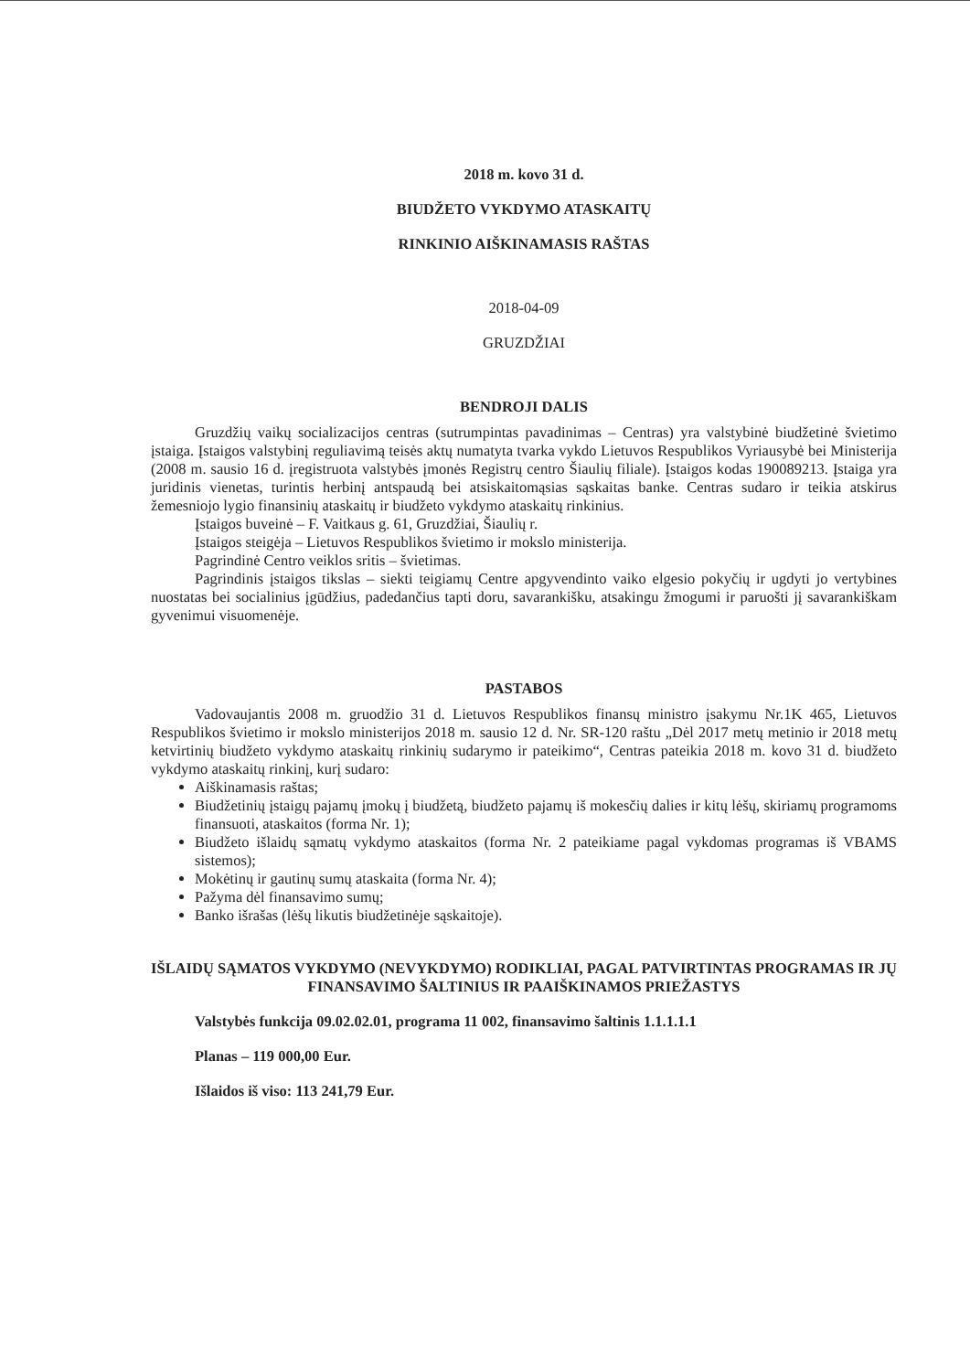2018 m. kovo 31 d.
BIUDŽETO VYKDYMO ATASKAITŲ
RINKINIO AIŠKINAMASIS RAŠTAS
2018-04-09
GRUZDŽIAI
BENDROJI DALIS
Gruzdžių vaikų socializacijos centras (sutrumpintas pavadinimas – Centras) yra valstybinė biudžetinė švietimo įstaiga. Įstaigos valstybinį reguliavimą teisės aktų numatyta tvarka vykdo Lietuvos Respublikos Vyriausybė bei Ministerija (2008 m. sausio 16 d. įregistruota valstybės įmonės Registrų centro Šiaulių filiale). Įstaigos kodas 190089213. Įstaiga yra juridinis vienetas, turintis herbinį antspaudą bei atsiskaitomąsias sąskaitas banke. Centras sudaro ir teikia atskirus žemesniojo lygio finansinių ataskaitų ir biudžeto vykdymo ataskaitų rinkinius.
Įstaigos buveinė – F. Vaitkaus g. 61, Gruzdžiai, Šiaulių r.
Įstaigos steigėja – Lietuvos Respublikos švietimo ir mokslo ministerija.
Pagrindinė Centro veiklos sritis – švietimas.
Pagrindinis įstaigos tikslas – siekti teigiamų Centre apgyvendinto vaiko elgesio pokyčių ir ugdyti jo vertybines nuostatas bei socialinius įgūdžius, padedančius tapti doru, savarankišku, atsakingu žmogumi ir paruošti jį savarankiškam gyvenimui visuomenėje.
PASTABOS
Vadovaujantis 2008 m. gruodžio 31 d. Lietuvos Respublikos finansų ministro įsakymu Nr.1K 465, Lietuvos Respublikos švietimo ir mokslo ministerijos 2018 m. sausio 12 d. Nr. SR-120 raštu „Dėl 2017 metų metinio ir 2018 metų ketvirtinių biudžeto vykdymo ataskaitų rinkinių sudarymo ir pateikimo“, Centras pateikia 2018 m. kovo 31 d. biudžeto vykdymo ataskaitų rinkinį, kurį sudaro:
Aiškinamasis raštas;
Biudžetinių įstaigų pajamų įmokų į biudžetą, biudžeto pajamų iš mokesčių dalies ir kitų lėšų, skiriamų programoms finansuoti, ataskaitos (forma Nr. 1);
Biudžeto išlaidų sąmatų vykdymo ataskaitos (forma Nr. 2 pateikiame pagal vykdomas programas iš VBAMS sistemos);
Mokėtinų ir gautinų sumų ataskaita (forma Nr. 4);
Pažyma dėl finansavimo sumų;
Banko išrašas (lėšų likutis biudžetinėje sąskaitoje).
IŠLAIDŲ SĄMATOS VYKDYMO (NEVYKDYMO) RODIKLIAI, PAGAL PATVIRTINTAS PROGRAMAS IR JŲ FINANSAVIMO ŠALTINIUS IR PAAIŠKINAMOS PRIEŽASTYS
Valstybės funkcija 09.02.02.01, programa 11 002, finansavimo šaltinis 1.1.1.1.1
Planas – 119 000,00 Eur.
Išlaidos iš viso: 113 241,79 Eur.